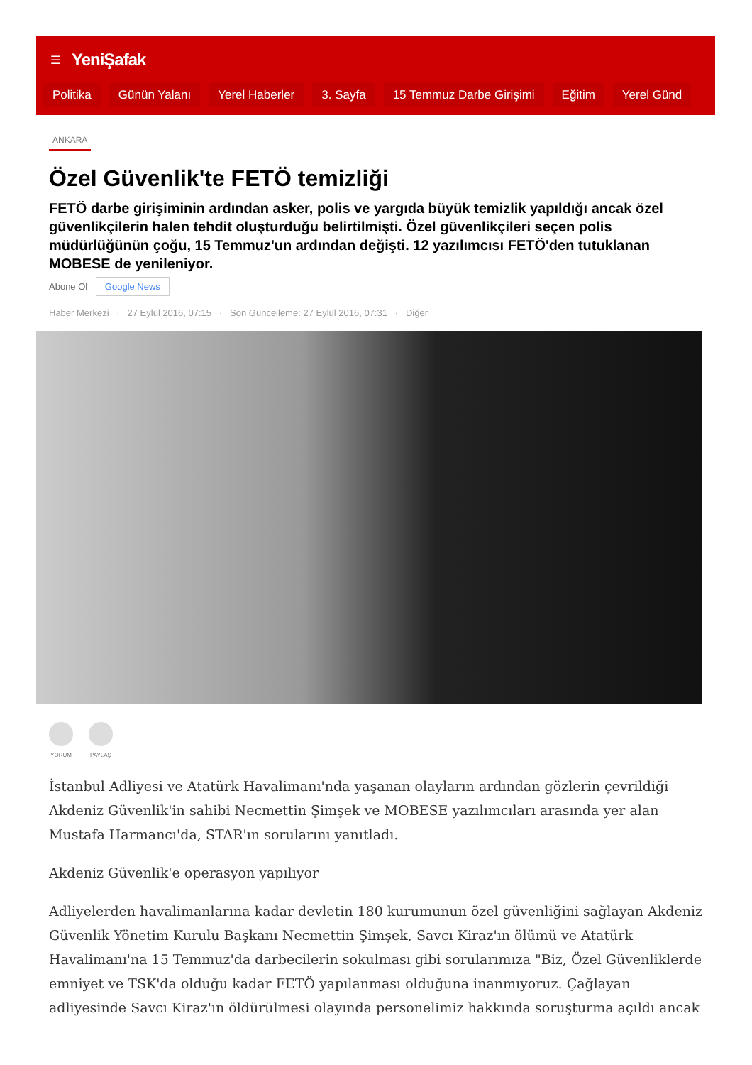☰ YeniŞafak
Politika Günün Yalanı Yerel Haberler 3. Sayfa 15 Temmuz Darbe Girişimi Eğitim Yerel Günd
ANKARA
Özel Güvenlik'te FETÖ temizliği
FETÖ darbe girişiminin ardından asker, polis ve yargıda büyük temizlik yapıldığı ancak özel güvenlikçilerin halen tehdit oluşturduğu belirtilmişti. Özel güvenlikçileri seçen polis müdürlüğünün çoğu, 15 Temmuz'un ardından değişti. 12 yazılımcısı FETÖ'den tutuklanan MOBESE de yenileniyor.
Abone Ol Google News
Haber Merkezi · 27 Eylül 2016, 07:15 · Son Güncelleme: 27 Eylül 2016, 07:31 · Diğer
YORUM PAYLAŞ
İstanbul Adliyesi ve Atatürk Havalimanı'nda yaşanan olayların ardından gözlerin çevrildiği Akdeniz Güvenlik'in sahibi Necmettin Şimşek ve MOBESE yazılımcıları arasında yer alan Mustafa Harmancı'da, STAR'ın sorularını yanıtladı.
Akdeniz Güvenlik'e operasyon yapılıyor
Adliyelerden havalimanlarına kadar devletin 180 kurumunun özel güvenliğini sağlayan Akdeniz Güvenlik Yönetim Kurulu Başkanı Necmettin Şimşek, Savcı Kiraz'ın ölümü ve Atatürk Havalimanı'na 15 Temmuz'da darbecilerin sokulması gibi sorularımıza "Biz, Özel Güvenliklerde emniyet ve TSK'da olduğu kadar FETÖ yapılanması olduğuna inanmıyoruz. Çağlayan adliyesinde Savcı Kiraz'ın öldürülmesi olayında personelimiz hakkında soruşturma açıldı ancak